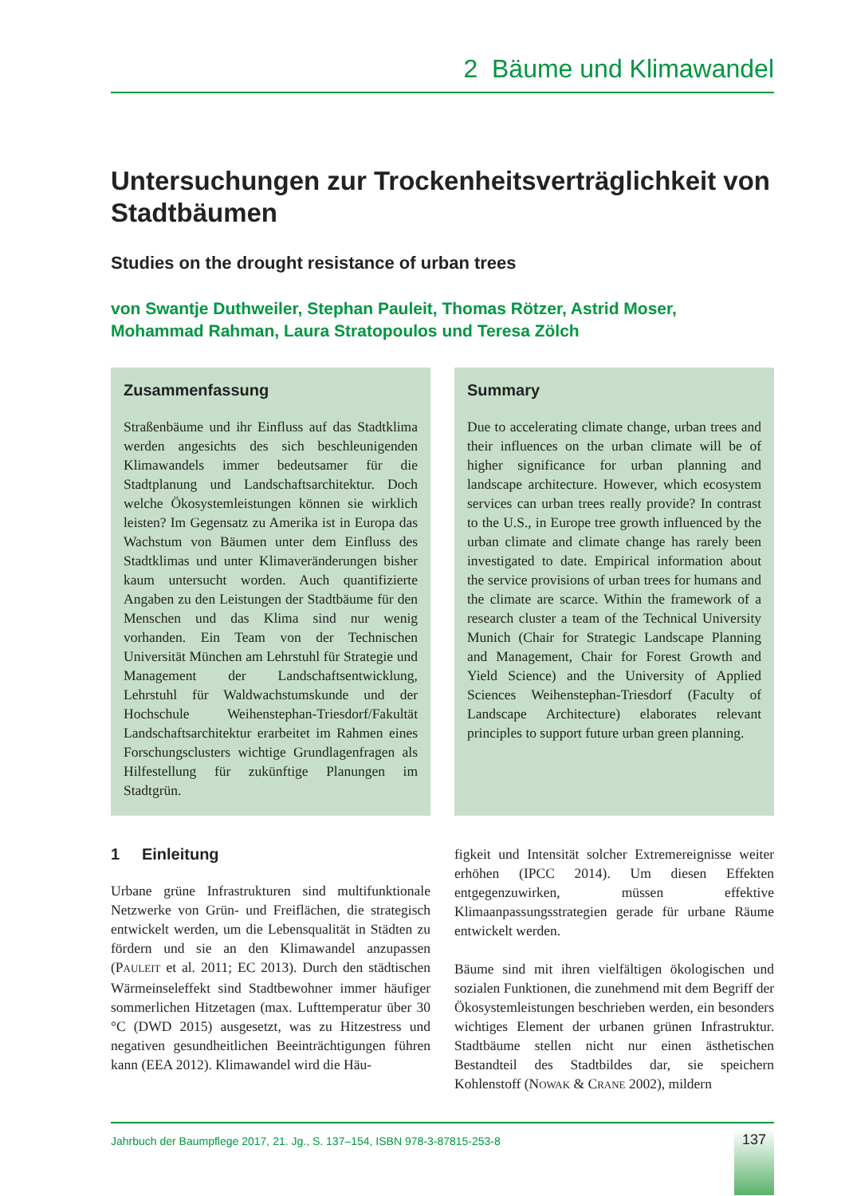2 Bäume und Klimawandel
Untersuchungen zur Trockenheitsverträglichkeit von Stadtbäumen
Studies on the drought resistance of urban trees
von Swantje Duthweiler, Stephan Pauleit, Thomas Rötzer, Astrid Moser,
Mohammad Rahman, Laura Stratopoulos und Teresa Zölch
Zusammenfassung
Straßenbäume und ihr Einfluss auf das Stadtklima werden angesichts des sich beschleunigenden Klimawandels immer bedeutsamer für die Stadtplanung und Landschaftsarchitektur. Doch welche Ökosystemleistungen können sie wirklich leisten? Im Gegensatz zu Amerika ist in Europa das Wachstum von Bäumen unter dem Einfluss des Stadtklimas und unter Klimaveränderungen bisher kaum untersucht worden. Auch quantifizierte Angaben zu den Leistungen der Stadtbäume für den Menschen und das Klima sind nur wenig vorhanden. Ein Team von der Technischen Universität München am Lehrstuhl für Strategie und Management der Landschaftsentwicklung, Lehrstuhl für Waldwachstumskunde und der Hochschule Weihenstephan-Triesdorf/Fakultät Landschaftsarchitektur erarbeitet im Rahmen eines Forschungsclusters wichtige Grundlagenfragen als Hilfestellung für zukünftige Planungen im Stadtgrün.
Summary
Due to accelerating climate change, urban trees and their influences on the urban climate will be of higher significance for urban planning and landscape architecture. However, which ecosystem services can urban trees really provide? In contrast to the U.S., in Europe tree growth influenced by the urban climate and climate change has rarely been investigated to date. Empirical information about the service provisions of urban trees for humans and the climate are scarce. Within the framework of a research cluster a team of the Technical University Munich (Chair for Strategic Landscape Planning and Management, Chair for Forest Growth and Yield Science) and the University of Applied Sciences Weihenstephan-Triesdorf (Faculty of Landscape Architecture) elaborates relevant principles to support future urban green planning.
1 Einleitung
Urbane grüne Infrastrukturen sind multifunktionale Netzwerke von Grün- und Freiflächen, die strategisch entwickelt werden, um die Lebensqualität in Städten zu fördern und sie an den Klimawandel anzupassen (PAULEIT et al. 2011; EC 2013). Durch den städtischen Wärmeinseleffekt sind Stadtbewohner immer häufiger sommerlichen Hitzetagen (max. Lufttemperatur über 30 °C (DWD 2015) ausgesetzt, was zu Hitzestress und negativen gesundheitlichen Beeinträchtigungen führen kann (EEA 2012). Klimawandel wird die Häu-
figkeit und Intensität solcher Extremereignisse weiter erhöhen (IPCC 2014). Um diesen Effekten entgegenzuwirken, müssen effektive Klimaanpassungsstrategien gerade für urbane Räume entwickelt werden.
Bäume sind mit ihren vielfältigen ökologischen und sozialen Funktionen, die zunehmend mit dem Begriff der Ökosystemleistungen beschrieben werden, ein besonders wichtiges Element der urbanen grünen Infrastruktur. Stadtbäume stellen nicht nur einen ästhetischen Bestandteil des Stadtbildes dar, sie speichern Kohlenstoff (NOWAK & CRANE 2002), mildern
Jahrbuch der Baumpflege 2017, 21. Jg., S. 137–154, ISBN 978-3-87815-253-8
137